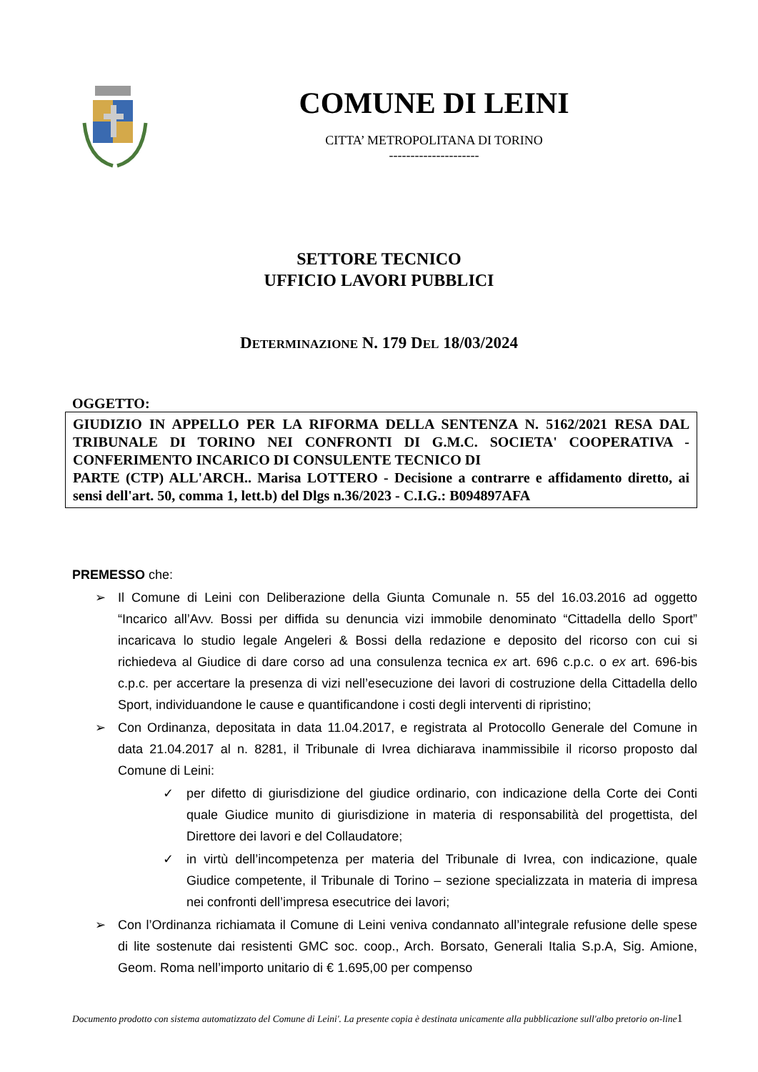COMUNE DI LEINI
CITTA’ METROPOLITANA DI TORINO
---------------------
SETTORE TECNICO
UFFICIO LAVORI PUBBLICI
DETERMINAZIONE N. 179 DEL 18/03/2024
OGGETTO:
GIUDIZIO IN APPELLO PER LA RIFORMA DELLA SENTENZA N. 5162/2021 RESA DAL TRIBUNALE DI TORINO NEI CONFRONTI DI G.M.C. SOCIETA' COOPERATIVA - CONFERIMENTO INCARICO DI CONSULENTE TECNICO DI
PARTE (CTP) ALL'ARCH.. Marisa LOTTERO - Decisione a contrarre e affidamento diretto, ai sensi dell'art. 50, comma 1, lett.b) del Dlgs n.36/2023 - C.I.G.: B094897AFA
PREMESSO che:
➢ Il Comune di Leini con Deliberazione della Giunta Comunale n. 55 del 16.03.2016 ad oggetto “Incarico all’Avv. Bossi per diffida su denuncia vizi immobile denominato “Cittadella dello Sport” incaricava lo studio legale Angeleri & Bossi della redazione e deposito del ricorso con cui si richiedeva al Giudice di dare corso ad una consulenza tecnica ex art. 696 c.p.c. o ex art. 696-bis c.p.c. per accertare la presenza di vizi nell’esecuzione dei lavori di costruzione della Cittadella dello Sport, individuandone le cause e quantificandone i costi degli interventi di ripristino;
➢ Con Ordinanza, depositata in data 11.04.2017, e registrata al Protocollo Generale del Comune in data 21.04.2017 al n. 8281, il Tribunale di Ivrea dichiarava inammissibile il ricorso proposto dal Comune di Leini:
✓ per difetto di giurisdizione del giudice ordinario, con indicazione della Corte dei Conti quale Giudice munito di giurisdizione in materia di responsabilità del progettista, del Direttore dei lavori e del Collaudatore;
✓ in virtù dell’incompetenza per materia del Tribunale di Ivrea, con indicazione, quale Giudice competente, il Tribunale di Torino – sezione specializzata in materia di impresa nei confronti dell’impresa esecutrice dei lavori;
➢ Con l’Ordinanza richiamata il Comune di Leini veniva condannato all’integrale refusione delle spese di lite sostenute dai resistenti GMC soc. coop., Arch. Borsato, Generali Italia S.p.A, Sig. Amione, Geom. Roma nell’importo unitario di € 1.695,00 per compenso
Documento prodotto con sistema automatizzato del Comune di Leini'. La presente copia è destinata unicamente alla pubblicazione sull'albo pretorio on-line1